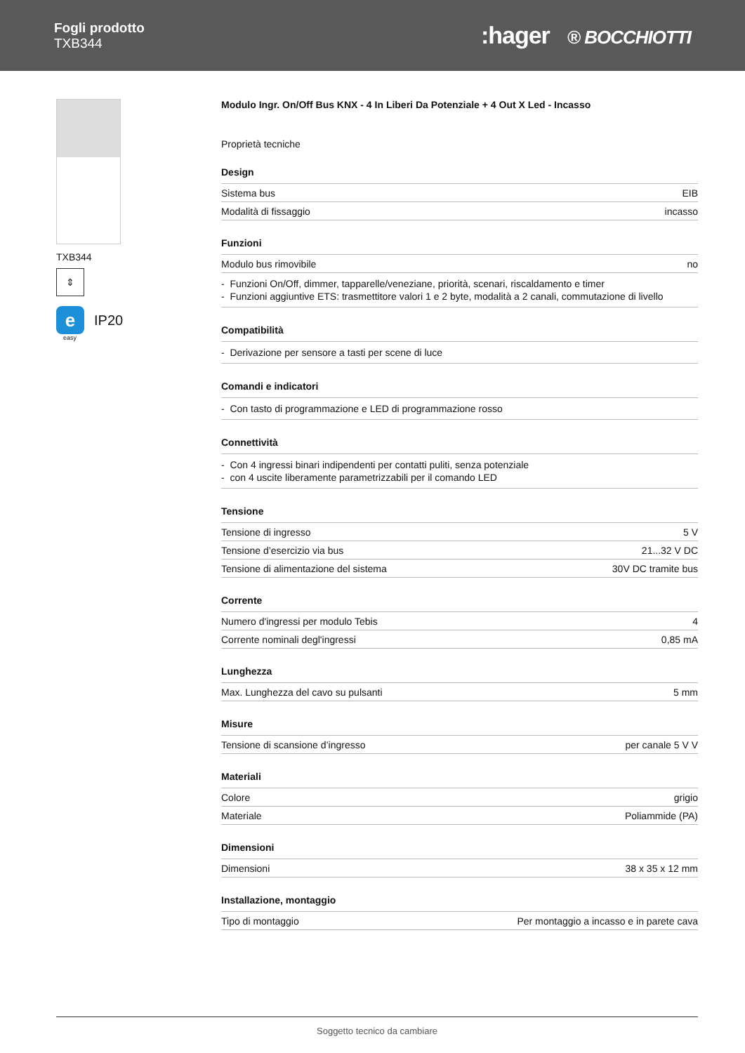Fogli prodotto
TXB344
:hager ® BOCCHIOTTI
TXB344
⇕
e
IP20
easy
Modulo Ingr. On/Off Bus KNX - 4 In Liberi Da Potenziale + 4 Out X Led - Incasso
Proprietà tecniche
Design
| Sistema bus | EIB |
| Modalità di fissaggio | incasso |
Funzioni
| Modulo bus rimovibile | no |
- Funzioni On/Off, dimmer, tapparelle/veneziane, priorità, scenari, riscaldamento e timer
- Funzioni aggiuntive ETS: trasmettitore valori 1 e 2 byte, modalità a 2 canali, commutazione di livello
Compatibilità
- Derivazione per sensore a tasti per scene di luce
Comandi e indicatori
- Con tasto di programmazione e LED di programmazione rosso
Connettività
- Con 4 ingressi binari indipendenti per contatti puliti, senza potenziale
- con 4 uscite liberamente parametrizzabili per il comando LED
Tensione
| Tensione di ingresso | 5 V |
| Tensione d’esercizio via bus | 21...32 V DC |
| Tensione di alimentazione del sistema | 30V DC tramite bus |
Corrente
| Numero d'ingressi per modulo Tebis | 4 |
| Corrente nominali degl'ingressi | 0,85 mA |
Lunghezza
| Max. Lunghezza del cavo su pulsanti | 5 mm |
Misure
| Tensione di scansione d’ingresso | per canale 5 V V |
Materiali
| Colore | grigio |
| Materiale | Poliammide (PA) |
Dimensioni
| Dimensioni | 38 x 35 x 12 mm |
Installazione, montaggio
| Tipo di montaggio | Per montaggio a incasso e in parete cava |
Soggetto tecnico da cambiare